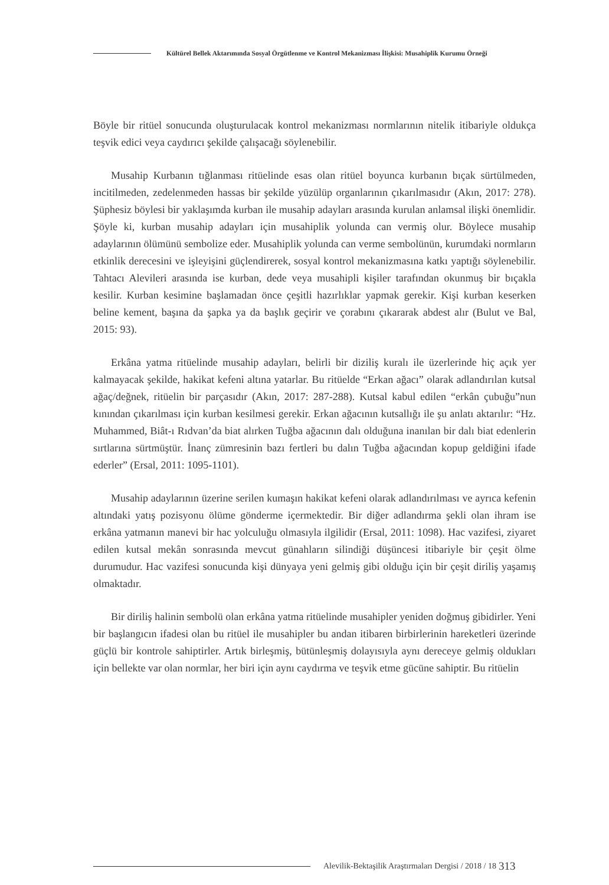Kültürel Bellek Aktarımında Sosyal Örgütlenme ve Kontrol Mekanizması İlişkisi: Musahiplik Kurumu Örneği
Böyle bir ritüel sonucunda oluşturulacak kontrol mekanizması normlarının nitelik itibariyle oldukça teşvik edici veya caydırıcı şekilde çalışacağı söylenebilir.
Musahip Kurbanın tığlanması ritüelinde esas olan ritüel boyunca kurbanın bıçak sürtülmeden, incitilmeden, zedelenmeden hassas bir şekilde yüzülüp organlarının çıkarılmasıdır (Akın, 2017: 278). Şüphesiz böylesi bir yaklaşımda kurban ile musahip adayları arasında kurulan anlamsal ilişki önemlidir. Şöyle ki, kurban musahip adayları için musahiplik yolunda can vermiş olur. Böylece musahip adaylarının ölümünü sembolize eder. Musahiplik yolunda can verme sembolünün, kurumdaki normların etkinlik derecesini ve işleyişini güçlendirerek, sosyal kontrol mekanizmasına katkı yaptığı söylenebilir. Tahtacı Alevileri arasında ise kurban, dede veya musahipli kişiler tarafından okunmuş bir bıçakla kesilir. Kurban kesimine başlamadan önce çeşitli hazırlıklar yapmak gerekir. Kişi kurban keserken beline kement, başına da şapka ya da başlık geçirir ve çorabını çıkararak abdest alır (Bulut ve Bal, 2015: 93).
Erkâna yatma ritüelinde musahip adayları, belirli bir diziliş kuralı ile üzerlerinde hiç açık yer kalmayacak şekilde, hakikat kefeni altına yatarlar. Bu ritüelde “Erkan ağacı” olarak adlandırılan kutsal ağaç/değnek, ritüelin bir parçasıdır (Akın, 2017: 287-288). Kutsal kabul edilen “erkân çubuğu”nun kınından çıkarılması için kurban kesilmesi gerekir. Erkan ağacının kutsallığı ile şu anlatı aktarılır: “Hz. Muhammed, Biât-ı Rıdvan’da biat alırken Tuğba ağacının dalı olduğuna inanılan bir dalı biat edenlerin sırtlarına sürtmüştür. İnanç zümresinin bazı fertleri bu dalın Tuğba ağacından kopup geldiğini ifade ederler” (Ersal, 2011: 1095-1101).
Musahip adaylarının üzerine serilen kumaşın hakikat kefeni olarak adlandırılması ve ayrıca kefenin altındaki yatış pozisyonu ölüme gönderme içermektedir. Bir diğer adlandırma şekli olan ihram ise erkâna yatmanın manevi bir hac yolculuğu olmasıyla ilgilidir (Ersal, 2011: 1098). Hac vazifesi, ziyaret edilen kutsal mekân sonrasında mevcut günahların silindiği düşüncesi itibariyle bir çeşit ölme durumudur. Hac vazifesi sonucunda kişi dünyaya yeni gelmiş gibi olduğu için bir çeşit diriliş yaşamış olmaktadır.
Bir diriliş halinin sembolü olan erkâna yatma ritüelinde musahipler yeniden doğmuş gibidirler. Yeni bir başlangıcın ifadesi olan bu ritüel ile musahipler bu andan itibaren birbirlerinin hareketleri üzerinde güçlü bir kontrole sahiptirler. Artık birleşmiş, bütünleşmiş dolayısıyla aynı dereceye gelmiş oldukları için bellekte var olan normlar, her biri için aynı caydırma ve teşvik etme gücüne sahiptir. Bu ritüelin
Alevilik-Bektaşilik Araştırmaları Dergisi / 2018 / 18 313